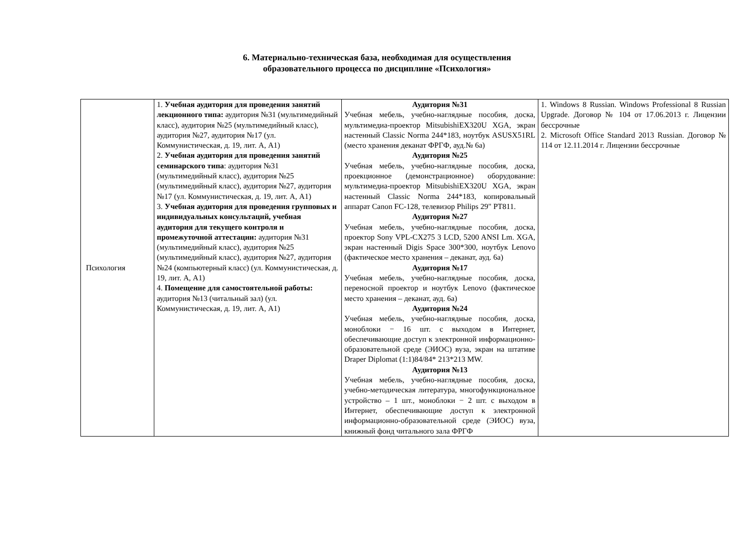6. Материально-техническая база, необходимая для осуществления
образовательного процесса по дисциплине «Психология»
| Психология | 1. Учебная аудитория для проведения занятий лекционного типа: аудитория №31 (мультимедийный класс), аудитория №25 (мультимедийный класс), аудитория №27, аудитория №17 (ул. Коммунистическая, д. 19, лит. А, А1) 2. Учебная аудитория для проведения занятий семинарского типа : аудитория №31 (мультимедийный класс), аудитория №25 (мультимедийный класс), аудитория №27, аудитория №17 (ул. Коммунистическая, д. 19, лит. А, А1) 3. Учебная аудитория для проведения групповых и индивидуальных консультаций, учебная аудитория для текущего контроля и промежуточной аттестации: аудитория №31 (мультимедийный класс), аудитория №25 (мультимедийный класс), аудитория №27, аудитория №24 (компьютерный класс) (ул. Коммунистическая, д. 19, лит. А, А1) 4. Помещение для самостоятельной работы: аудитория №13 (читальный зал) (ул. Коммунистическая, д. 19, лит. А, А1) | Аудитория №31 Учебная мебель, учебно-наглядные пособия, доска, мультимедиа-проектор MitsubishiEX320U XGA, экран настенный Classic Norma 244*183, ноутбук ASUSX51RL (место хранения деканат ФРГФ, ауд.№ 6а) Аудитория №25 Учебная мебель, учебно-наглядные пособия, доска, проекционное (демонстрационное) оборудование: мультимедиа-проектор MitsubishiEX320U XGA, экран настенный Classic Norma 244*183, копировальный аппарат Canon FC-128, телевизор Philips 29" PT811. Аудитория №27 Учебная мебель, учебно-наглядные пособия, доска, проектор Sony VPL-CX275 3 LCD, 5200 ANSI Lm. XGA, экран настенный Digis Space 300*300, ноутбук Lenovo (фактическое место хранения – деканат, ауд. 6а) Аудитория №17 Учебная мебель, учебно-наглядные пособия, доска, переносной проектор и ноутбук Lenovo (фактическое место хранения – деканат, ауд. 6а) Аудитория №24 Учебная мебель, учебно-наглядные пособия, доска, моноблоки − 16 шт. с выходом в Интернет, обеспечивающие доступ к электронной информационно-образовательной среде (ЭИОС) вуза, экран на штативе Draper Diplomat (1:1)84/84* 213*213 MW. Аудитория №13 Учебная мебель, учебно-наглядные пособия, доска, учебно-методическая литература, многофункциональное устройство – 1 шт., моноблоки − 2 шт. с выходом в Интернет, обеспечивающие доступ к электронной информационно-образовательной среде (ЭИОС) вуза, книжный фонд читального зала ФРГФ | 1. Windows 8 Russian. Windows Professional 8 Russian Upgrade. Договор № 104 от 17.06.2013 г. Лицензии бессрочные 2. Microsoft Office Standard 2013 Russian. Договор № 114 от 12.11.2014 г. Лицензии бессрочные |